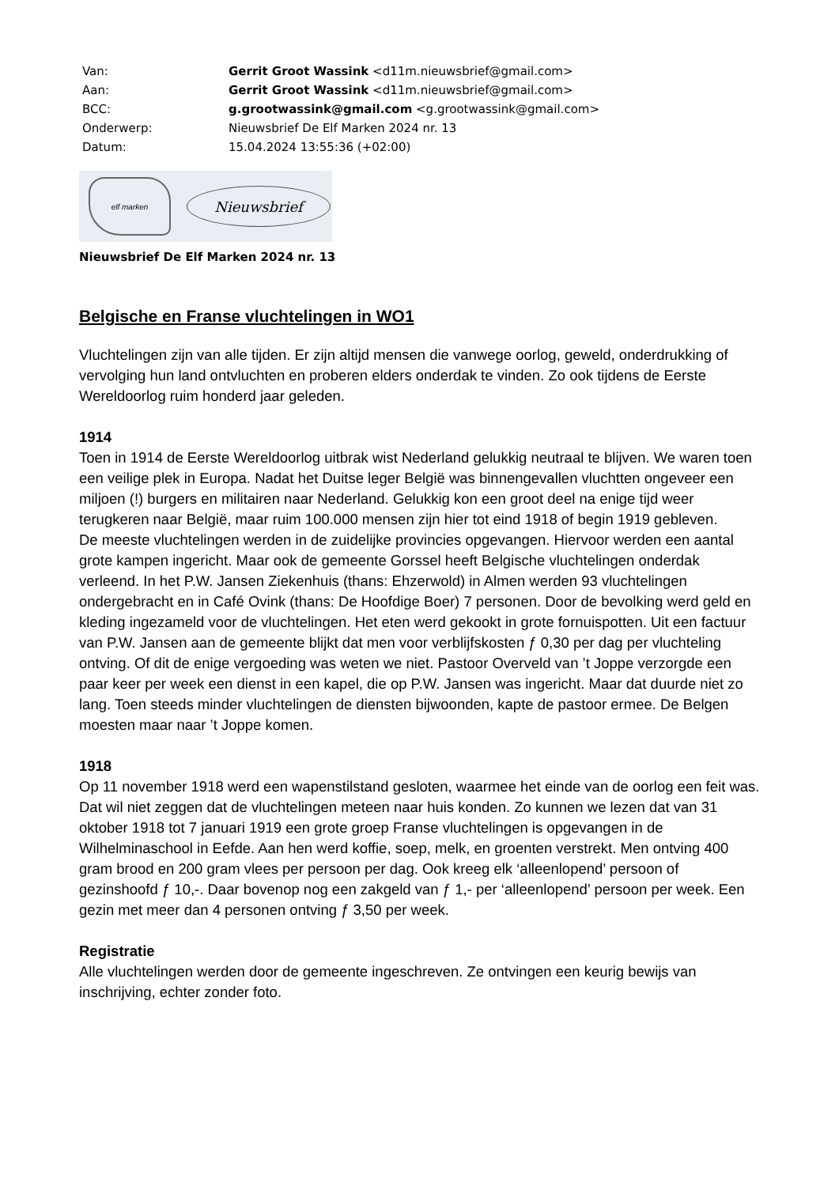| Van: | Gerrit Groot Wassink <d11m.nieuwsbrief@gmail.com> |
| Aan: | Gerrit Groot Wassink <d11m.nieuwsbrief@gmail.com> |
| BCC: | g.grootwassink@gmail.com <g.grootwassink@gmail.com> |
| Onderwerp: | Nieuwsbrief De Elf Marken 2024 nr. 13 |
| Datum: | 15.04.2024 13:55:36 (+02:00) |
elf marken
Nieuwsbrief
Nieuwsbrief De Elf Marken 2024 nr. 13
Belgische en Franse vluchtelingen in WO1
Vluchtelingen zijn van alle tijden. Er zijn altijd mensen die vanwege oorlog, geweld, onderdrukking of vervolging hun land ontvluchten en proberen elders onderdak te vinden. Zo ook tijdens de Eerste Wereldoorlog ruim honderd jaar geleden.
1914
Toen in 1914 de Eerste Wereldoorlog uitbrak wist Nederland gelukkig neutraal te blijven. We waren toen een veilige plek in Europa. Nadat het Duitse leger België was binnengevallen vluchtten ongeveer een miljoen (!) burgers en militairen naar Nederland. Gelukkig kon een groot deel na enige tijd weer terugkeren naar België, maar ruim 100.000 mensen zijn hier tot eind 1918 of begin 1919 gebleven.
De meeste vluchtelingen werden in de zuidelijke provincies opgevangen. Hiervoor werden een aantal grote kampen ingericht. Maar ook de gemeente Gorssel heeft Belgische vluchtelingen onderdak verleend. In het P.W. Jansen Ziekenhuis (thans: Ehzerwold) in Almen werden 93 vluchtelingen ondergebracht en in Café Ovink (thans: De Hoofdige Boer) 7 personen. Door de bevolking werd geld en kleding ingezameld voor de vluchtelingen. Het eten werd gekookt in grote fornuispotten. Uit een factuur van P.W. Jansen aan de gemeente blijkt dat men voor verblijfskosten ƒ 0,30 per dag per vluchteling ontving. Of dit de enige vergoeding was weten we niet. Pastoor Overveld van ’t Joppe verzorgde een paar keer per week een dienst in een kapel, die op P.W. Jansen was ingericht. Maar dat duurde niet zo lang. Toen steeds minder vluchtelingen de diensten bijwoonden, kapte de pastoor ermee. De Belgen moesten maar naar ’t Joppe komen.
1918
Op 11 november 1918 werd een wapenstilstand gesloten, waarmee het einde van de oorlog een feit was. Dat wil niet zeggen dat de vluchtelingen meteen naar huis konden. Zo kunnen we lezen dat van 31 oktober 1918 tot 7 januari 1919 een grote groep Franse vluchtelingen is opgevangen in de Wilhelminaschool in Eefde. Aan hen werd koffie, soep, melk, en groenten verstrekt. Men ontving 400 gram brood en 200 gram vlees per persoon per dag. Ook kreeg elk ‘alleenlopend’ persoon of gezinshoofd ƒ 10,-. Daar bovenop nog een zakgeld van ƒ 1,- per ‘alleenlopend’ persoon per week. Een gezin met meer dan 4 personen ontving ƒ 3,50 per week.
Registratie
Alle vluchtelingen werden door de gemeente ingeschreven. Ze ontvingen een keurig bewijs van inschrijving, echter zonder foto.